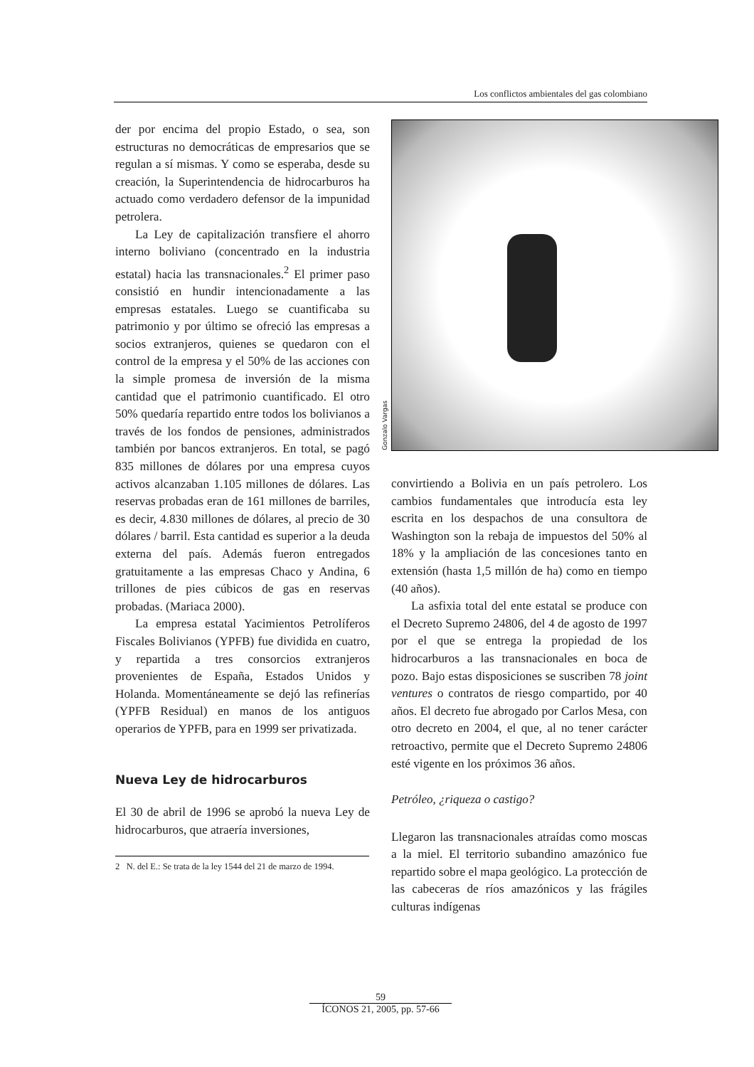Los conflictos ambientales del gas colombiano
der por encima del propio Estado, o sea, son estructuras no democráticas de empresarios que se regulan a sí mismas. Y como se esperaba, desde su creación, la Superintendencia de hidrocarburos ha actuado como verdadero defensor de la impunidad petrolera.
La Ley de capitalización transfiere el ahorro interno boliviano (concentrado en la industria estatal) hacia las transnacionales.<sup>2</sup> El primer paso consistió en hundir intencionadamente a las empresas estatales. Luego se cuantificaba su patrimonio y por último se ofreció las empresas a socios extranjeros, quienes se quedaron con el control de la empresa y el 50% de las acciones con la simple promesa de inversión de la misma cantidad que el patrimonio cuantificado. El otro 50% quedaría repartido entre todos los bolivianos a través de los fondos de pensiones, administrados también por bancos extranjeros. En total, se pagó 835 millones de dólares por una empresa cuyos activos alcanzaban 1.105 millones de dólares. Las reservas probadas eran de 161 millones de barriles, es decir, 4.830 millones de dólares, al precio de 30 dólares / barril. Esta cantidad es superior a la deuda externa del país. Además fueron entregados gratuitamente a las empresas Chaco y Andina, 6 trillones de pies cúbicos de gas en reservas probadas. (Mariaca 2000).
La empresa estatal Yacimientos Petrolíferos Fiscales Bolivianos (YPFB) fue dividida en cuatro, y repartida a tres consorcios extranjeros provenientes de España, Estados Unidos y Holanda. Momentáneamente se dejó las refinerías (YPFB Residual) en manos de los antiguos operarios de YPFB, para en 1999 ser privatizada.
Nueva Ley de hidrocarburos
El 30 de abril de 1996 se aprobó la nueva Ley de hidrocarburos, que atraería inversiones,
2 N. del E.: Se trata de la ley 1544 del 21 de marzo de 1994.
Gonzalo Vargas
convirtiendo a Bolivia en un país petrolero. Los cambios fundamentales que introducía esta ley escrita en los despachos de una consultora de Washington son la rebaja de impuestos del 50% al 18% y la ampliación de las concesiones tanto en extensión (hasta 1,5 millón de ha) como en tiempo (40 años).
La asfixia total del ente estatal se produce con el Decreto Supremo 24806, del 4 de agosto de 1997 por el que se entrega la propiedad de los hidrocarburos a las transnacionales en boca de pozo. Bajo estas disposiciones se suscriben 78 joint ventures o contratos de riesgo compartido, por 40 años. El decreto fue abrogado por Carlos Mesa, con otro decreto en 2004, el que, al no tener carácter retroactivo, permite que el Decreto Supremo 24806 esté vigente en los próximos 36 años.
Petróleo, ¿riqueza o castigo?
Llegaron las transnacionales atraídas como moscas a la miel. El territorio subandino amazónico fue repartido sobre el mapa geológico. La protección de las cabeceras de ríos amazónicos y las frágiles culturas indígenas
59
ÍCONOS 21, 2005, pp. 57-66